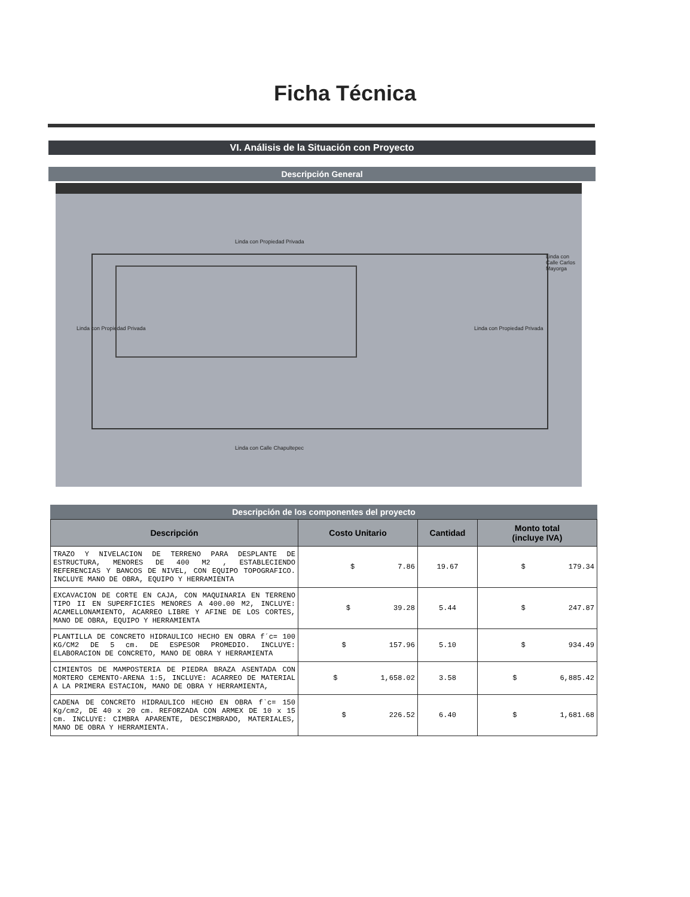Ficha Técnica
VI. Análisis de la Situación con Proyecto
Descripción General
Linda con Propiedad Privada
Linda con Calle Chapultepec
Linda con Propiedad Privada Linda con Propiedad Privada
Linda con Calle Carlos Mayorga
Descripción de los componentes del proyecto
| Descripción | Costo Unitario | Cantidad | Monto total (incluye IVA) |
| --- | --- | --- | --- |
| TRAZO Y NIVELACION DE TERRENO PARA DESPLANTE DE ESTRUCTURA, MENORES DE 400 M2 , ESTABLECIENDO REFERENCIAS Y BANCOS DE NIVEL, CON EQUIPO TOPOGRAFICO. INCLUYE MANO DE OBRA, EQUIPO Y HERRAMIENTA | $ 7.86 | 19.67 | $ 179.34 |
| EXCAVACION DE CORTE EN CAJA, CON MAQUINARIA EN TERRENO TIPO II EN SUPERFICIES MENORES A 400.00 M2, INCLUYE: ACAMELLONAMIENTO, ACARREO LIBRE Y AFINE DE LOS CORTES, MANO DE OBRA, EQUIPO Y HERRAMIENTA | $ 39.28 | 5.44 | $ 247.87 |
| PLANTILLA DE CONCRETO HIDRAULICO HECHO EN OBRA f´c= 100 KG/CM2 DE 5 cm. DE ESPESOR PROMEDIO. INCLUYE: ELABORACION DE CONCRETO, MANO DE OBRA Y HERRAMIENTA | $ 157.96 | 5.10 | $ 934.49 |
| CIMIENTOS DE MAMPOSTERIA DE PIEDRA BRAZA ASENTADA CON MORTERO CEMENTO-ARENA 1:5, INCLUYE: ACARREO DE MATERIAL A LA PRIMERA ESTACION, MANO DE OBRA Y HERRAMIENTA, | $ 1,658.02 | 3.58 | $ 6,885.42 |
| CADENA DE CONCRETO HIDRAULICO HECHO EN OBRA f`c= 150 Kg/cm2, DE 40 x 20 cm. REFORZADA CON ARMEX DE 10 x 15 cm. INCLUYE: CIMBRA APARENTE, DESCIMBRADO, MATERIALES, MANO DE OBRA Y HERRAMIENTA. | $ 226.52 | 6.40 | $ 1,681.68 |